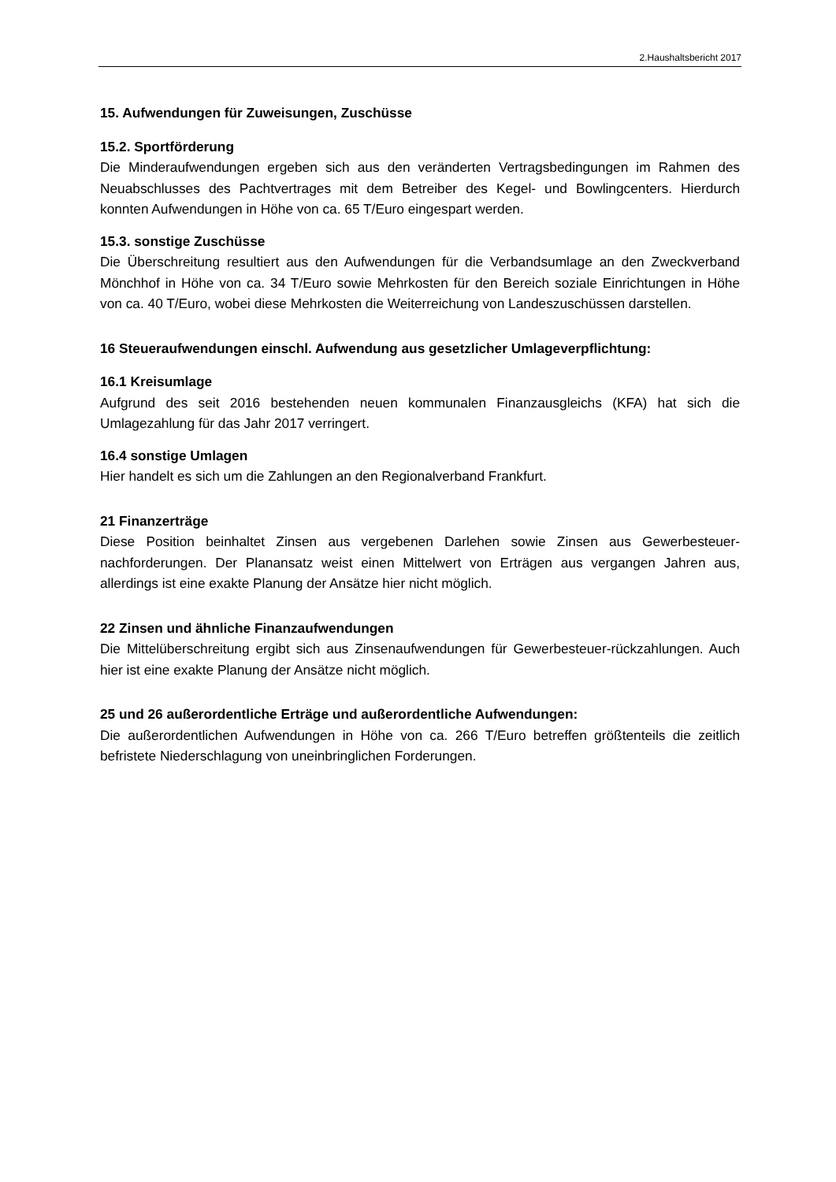2.Haushaltsbericht 2017
15. Aufwendungen für Zuweisungen, Zuschüsse
15.2. Sportförderung
Die Minderaufwendungen ergeben sich aus den veränderten Vertragsbedingungen im Rahmen des Neuabschlusses des Pachtvertrages mit dem Betreiber des Kegel- und Bowlingcenters. Hierdurch konnten Aufwendungen in Höhe von ca. 65 T/Euro eingespart werden.
15.3. sonstige Zuschüsse
Die Überschreitung resultiert aus den Aufwendungen für die Verbandsumlage an den Zweckverband Mönchhof in Höhe von ca. 34 T/Euro sowie Mehrkosten für den Bereich soziale Einrichtungen in Höhe von ca. 40 T/Euro, wobei diese Mehrkosten die Weiterreichung von Landeszuschüssen darstellen.
16 Steueraufwendungen einschl. Aufwendung aus gesetzlicher Umlageverpflichtung:
16.1 Kreisumlage
Aufgrund des seit 2016 bestehenden neuen kommunalen Finanzausgleichs (KFA) hat sich die Umlagezahlung für das Jahr 2017 verringert.
16.4 sonstige Umlagen
Hier handelt es sich um die Zahlungen an den Regionalverband Frankfurt.
21 Finanzerträge
Diese Position beinhaltet Zinsen aus vergebenen Darlehen sowie Zinsen aus Gewerbesteuer-nachforderungen. Der Planansatz weist einen Mittelwert von Erträgen aus vergangen Jahren aus, allerdings ist eine exakte Planung der Ansätze hier nicht möglich.
22 Zinsen und ähnliche Finanzaufwendungen
Die Mittelüberschreitung ergibt sich aus Zinsenaufwendungen für Gewerbesteuer-rückzahlungen. Auch hier ist eine exakte Planung der Ansätze nicht möglich.
25 und 26 außerordentliche Erträge und außerordentliche Aufwendungen:
Die außerordentlichen Aufwendungen in Höhe von ca. 266 T/Euro betreffen größtenteils die zeitlich befristete Niederschlagung von uneinbringlichen Forderungen.